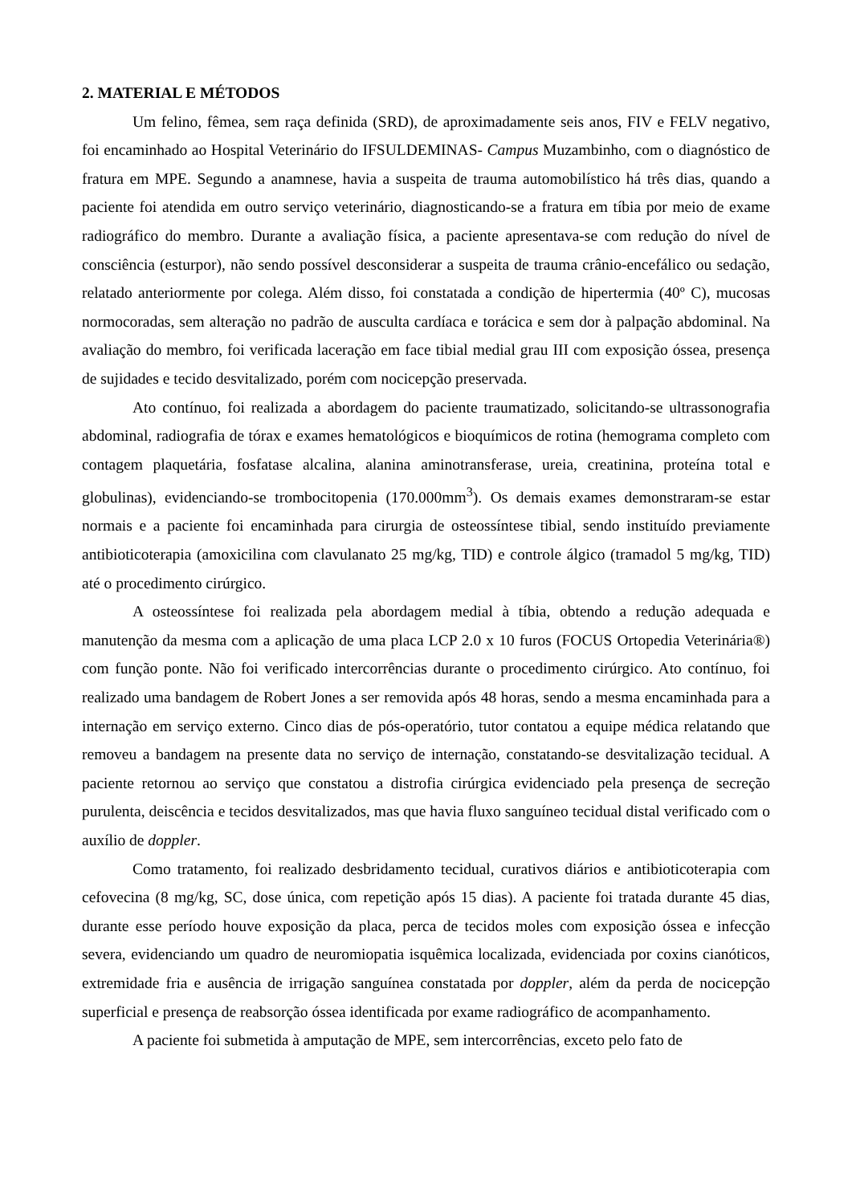2. MATERIAL E MÉTODOS
Um felino, fêmea, sem raça definida (SRD), de aproximadamente seis anos, FIV e FELV negativo, foi encaminhado ao Hospital Veterinário do IFSULDEMINAS- Campus Muzambinho, com o diagnóstico de fratura em MPE. Segundo a anamnese, havia a suspeita de trauma automobilístico há três dias, quando a paciente foi atendida em outro serviço veterinário, diagnosticando-se a fratura em tíbia por meio de exame radiográfico do membro. Durante a avaliação física, a paciente apresentava-se com redução do nível de consciência (esturpor), não sendo possível desconsiderar a suspeita de trauma crânio-encefálico ou sedação, relatado anteriormente por colega. Além disso, foi constatada a condição de hipertermia (40º C), mucosas normocoradas, sem alteração no padrão de ausculta cardíaca e torácica e sem dor à palpação abdominal. Na avaliação do membro, foi verificada laceração em face tibial medial grau III com exposição óssea, presença de sujidades e tecido desvitalizado, porém com nocicepção preservada.
Ato contínuo, foi realizada a abordagem do paciente traumatizado, solicitando-se ultrassonografia abdominal, radiografia de tórax e exames hematológicos e bioquímicos de rotina (hemograma completo com contagem plaquetária, fosfatase alcalina, alanina aminotransferase, ureia, creatinina, proteína total e globulinas), evidenciando-se trombocitopenia (170.000mm<sup>3</sup>). Os demais exames demonstraram-se estar normais e a paciente foi encaminhada para cirurgia de osteossíntese tibial, sendo instituído previamente antibioticoterapia (amoxicilina com clavulanato 25 mg/kg, TID) e controle álgico (tramadol 5 mg/kg, TID) até o procedimento cirúrgico.
A osteossíntese foi realizada pela abordagem medial à tíbia, obtendo a redução adequada e manutenção da mesma com a aplicação de uma placa LCP 2.0 x 10 furos (FOCUS Ortopedia Veterinária®) com função ponte. Não foi verificado intercorrências durante o procedimento cirúrgico. Ato contínuo, foi realizado uma bandagem de Robert Jones a ser removida após 48 horas, sendo a mesma encaminhada para a internação em serviço externo. Cinco dias de pós-operatório, tutor contatou a equipe médica relatando que removeu a bandagem na presente data no serviço de internação, constatando-se desvitalização tecidual. A paciente retornou ao serviço que constatou a distrofia cirúrgica evidenciado pela presença de secreção purulenta, deiscência e tecidos desvitalizados, mas que havia fluxo sanguíneo tecidual distal verificado com o auxílio de doppler.
Como tratamento, foi realizado desbridamento tecidual, curativos diários e antibioticoterapia com cefovecina (8 mg/kg, SC, dose única, com repetição após 15 dias). A paciente foi tratada durante 45 dias, durante esse período houve exposição da placa, perca de tecidos moles com exposição óssea e infecção severa, evidenciando um quadro de neuromiopatia isquêmica localizada, evidenciada por coxins cianóticos, extremidade fria e ausência de irrigação sanguínea constatada por doppler, além da perda de nocicepção superficial e presença de reabsorção óssea identificada por exame radiográfico de acompanhamento.
A paciente foi submetida à amputação de MPE, sem intercorrências, exceto pelo fato de